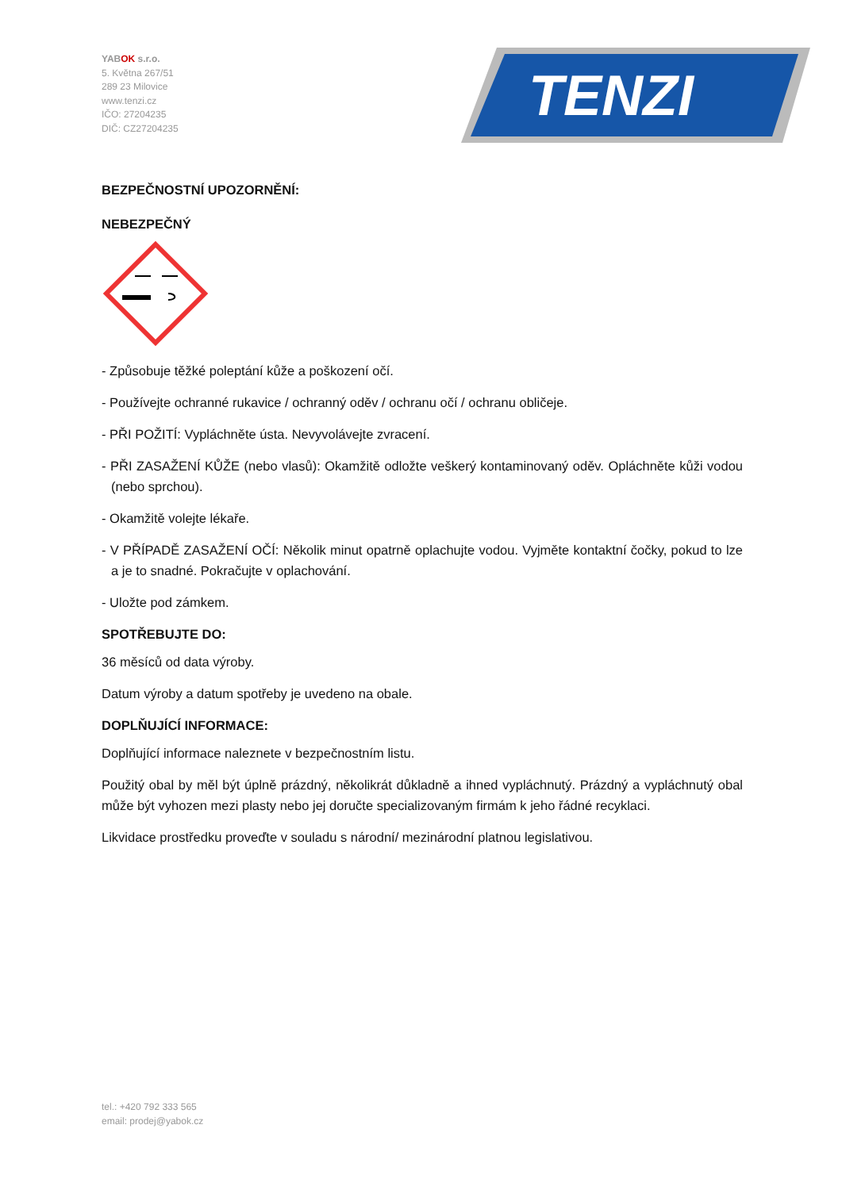YABOK s.r.o.
5. Května 267/51
289 23 Milovice
www.tenzi.cz
IČO: 27204235
DIČ: CZ27204235
TENZI
BEZPEČNOSTNÍ UPOZORNĚNÍ:
NEBEZPEČNÝ
- Způsobuje těžké poleptání kůže a poškození očí.
- Používejte ochranné rukavice / ochranný oděv / ochranu očí / ochranu obličeje.
- PŘI POŽITÍ: Vypláchněte ústa. Nevyvolávejte zvracení.
- PŘI ZASAŽENÍ KŮŽE (nebo vlasů): Okamžitě odložte veškerý kontaminovaný oděv. Opláchněte kůži vodou (nebo sprchou).
- Okamžitě volejte lékaře.
- V PŘÍPADĚ ZASAŽENÍ OČÍ: Několik minut opatrně oplachujte vodou. Vyjměte kontaktní čočky, pokud to lze a je to snadné. Pokračujte v oplachování.
- Uložte pod zámkem.
SPOTŘEBUJTE DO:
36 měsíců od data výroby.
Datum výroby a datum spotřeby je uvedeno na obale.
DOPLŇUJÍCÍ INFORMACE:
Doplňující informace naleznete v bezpečnostním listu.
Použitý obal by měl být úplně prázdný, několikrát důkladně a ihned vypláchnutý. Prázdný a vypláchnutý obal může být vyhozen mezi plasty nebo jej doručte specializovaným firmám k jeho řádné recyklaci.
Likvidace prostředku proveďte v souladu s národní/ mezinárodní platnou legislativou.
tel.: +420 792 333 565
email: prodej@yabok.cz